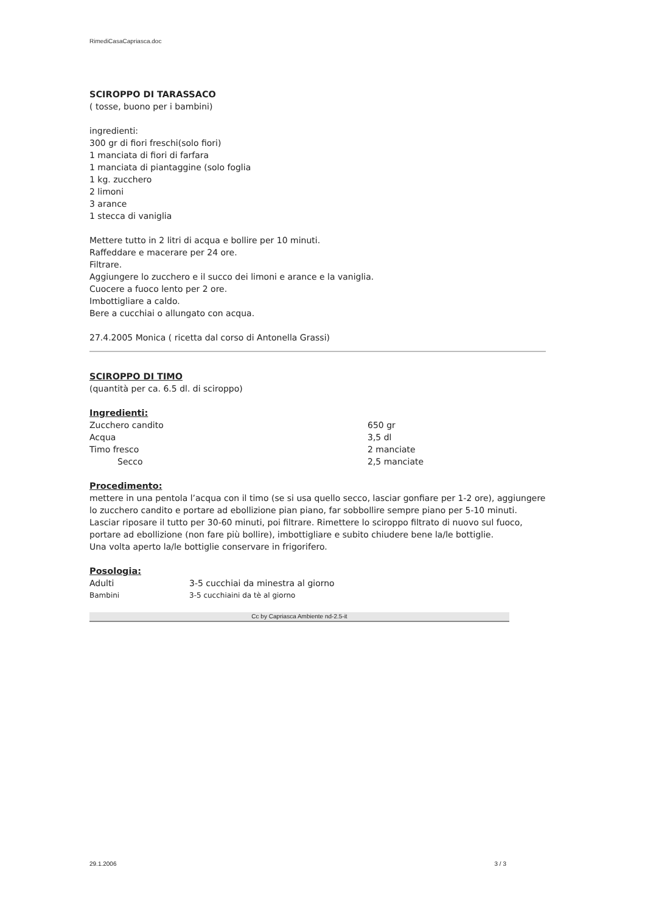RimediCasaCapriasca.doc
SCIROPPO DI TARASSACO
( tosse, buono per i bambini)
ingredienti:
300 gr di fiori freschi(solo fiori)
1 manciata di fiori di farfara
1 manciata di piantaggine (solo foglia
1 kg. zucchero
2 limoni
3 arance
1 stecca di vaniglia
Mettere tutto in 2 litri di acqua e bollire per 10 minuti.
Raffeddare e macerare per 24 ore.
Filtrare.
Aggiungere lo zucchero e il succo dei limoni e arance e la vaniglia.
Cuocere a fuoco lento per 2 ore.
Imbottigliare a caldo.
Bere a cucchiai o allungato con acqua.
27.4.2005 Monica ( ricetta dal corso di Antonella Grassi)
SCIROPPO DI TIMO
(quantità per ca. 6.5 dl. di sciroppo)
Ingredienti:
| Zucchero candito | 650 gr |
| Acqua | 3,5 dl |
| Timo fresco | 2 manciate |
| Secco | 2,5 manciate |
Procedimento:
mettere in una pentola l’acqua con il timo (se si usa quello secco, lasciar gonfiare per 1-2 ore), aggiungere lo zucchero candito e portare ad ebollizione pian piano, far sobbollire sempre piano per 5-10 minuti. Lasciar riposare il tutto per 30-60 minuti, poi filtrare. Rimettere lo sciroppo filtrato di nuovo sul fuoco, portare ad ebollizione (non fare più bollire), imbottigliare e subito chiudere bene la/le bottiglie.
Una volta aperto la/le bottiglie conservare in frigorifero.
Posologia:
| Adulti | 3-5 cucchiai da minestra al giorno |
| Bambini | 3-5 cucchiaini da tè al giorno |
Cc by Capriasca Ambiente nd-2.5-it
29.1.2006 3 / 3